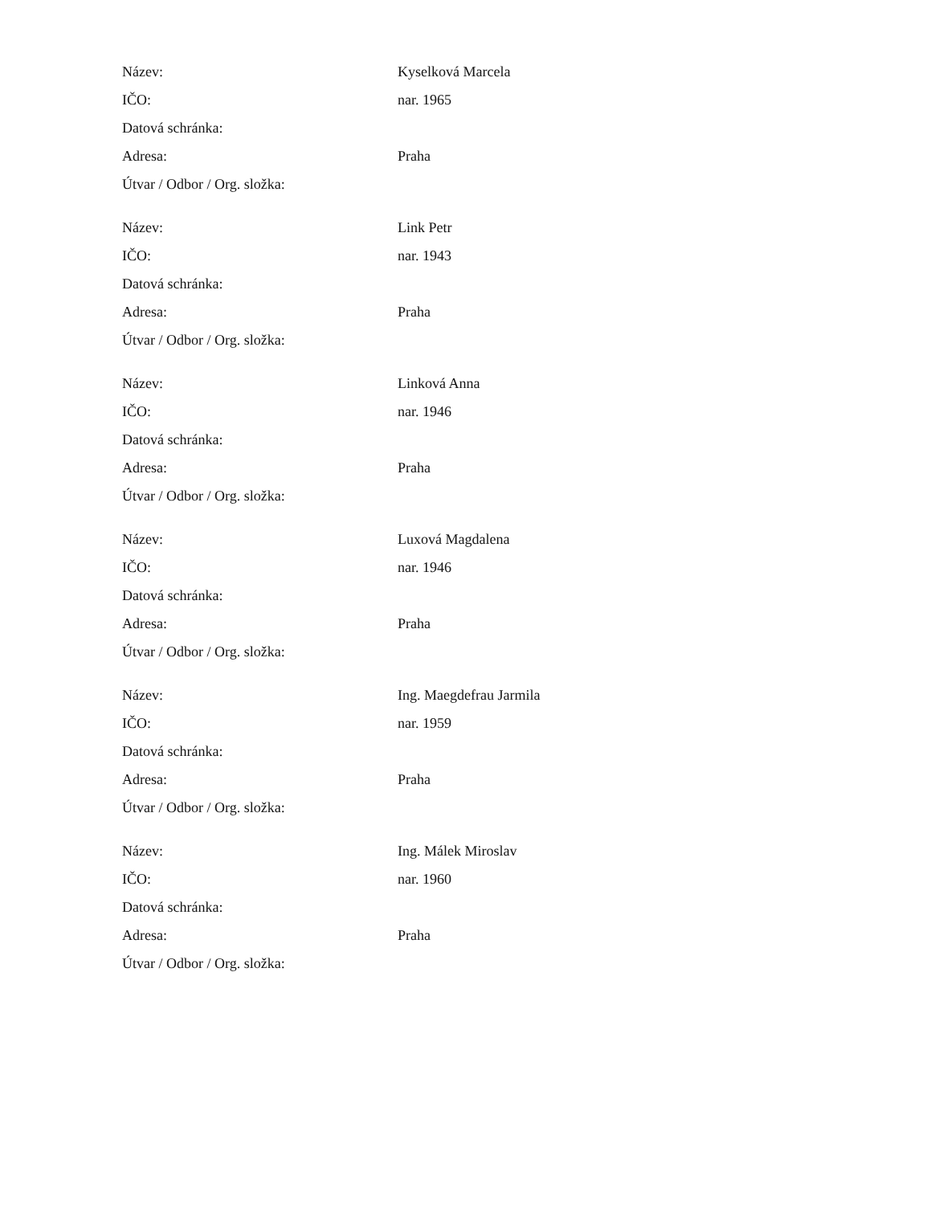| Název: | Kyselková Marcela |
| IČO: | nar. 1965 |
| Datová schránka: | |
| Adresa: | Praha |
| Útvar / Odbor / Org. složka: | |
| Název: | Link Petr |
| IČO: | nar. 1943 |
| Datová schránka: | |
| Adresa: | Praha |
| Útvar / Odbor / Org. složka: | |
| Název: | Linková Anna |
| IČO: | nar. 1946 |
| Datová schránka: | |
| Adresa: | Praha |
| Útvar / Odbor / Org. složka: | |
| Název: | Luxová Magdalena |
| IČO: | nar. 1946 |
| Datová schránka: | |
| Adresa: | Praha |
| Útvar / Odbor / Org. složka: | |
| Název: | Ing. Maegdefrau Jarmila |
| IČO: | nar. 1959 |
| Datová schránka: | |
| Adresa: | Praha |
| Útvar / Odbor / Org. složka: | |
| Název: | Ing. Málek Miroslav |
| IČO: | nar. 1960 |
| Datová schránka: | |
| Adresa: | Praha |
| Útvar / Odbor / Org. složka: | |